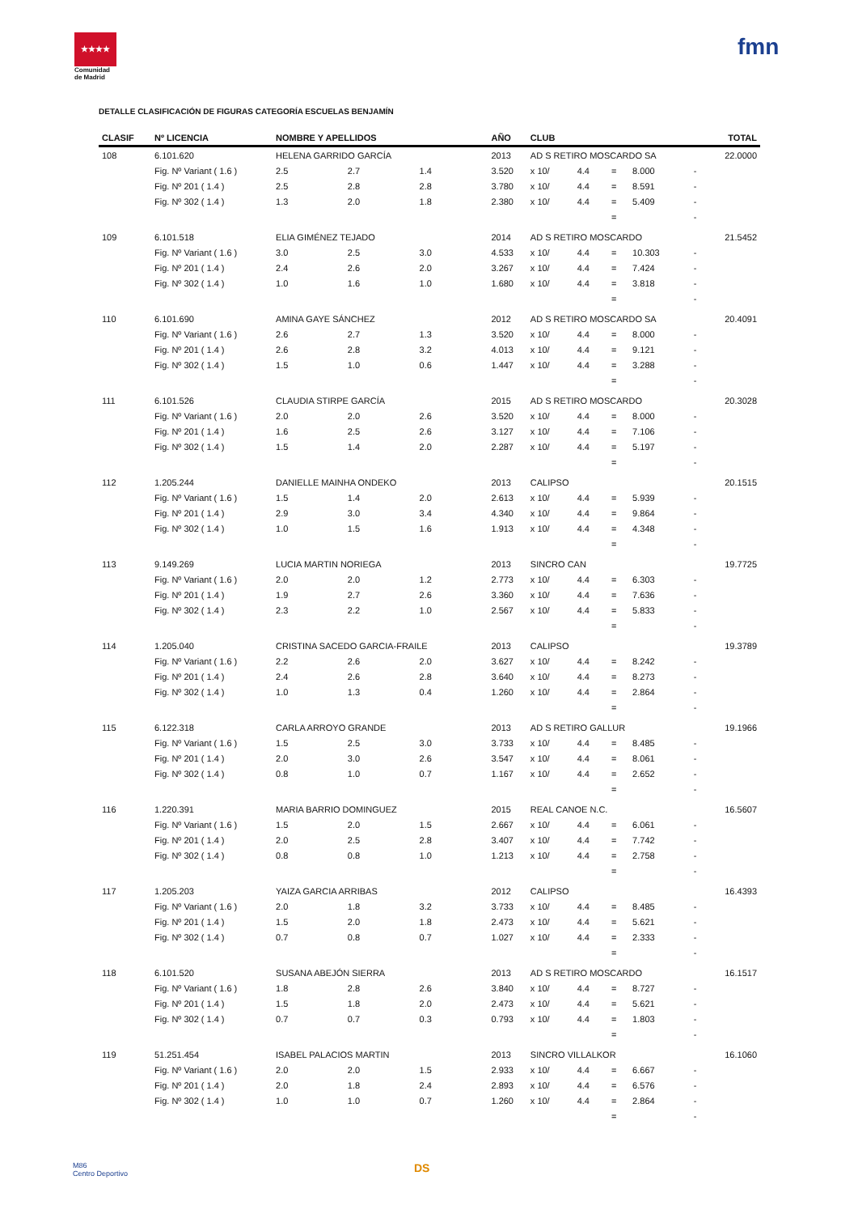★★★★
Comunidad de Madrid
fmn
DETALLE CLASIFICACIÓN DE FIGURAS CATEGORÍA ESCUELAS BENJAMÍN
| CLASIF | Nº LICENCIA | NOMBRE Y APELLIDOS | | | AÑO | CLUB | | | | | TOTAL |
| --- | --- | --- | --- | --- | --- | --- | --- | --- | --- | --- | --- |
| 108 | 6.101.620 | HELENA GARRIDO GARCÍA | | | 2013 | AD S RETIRO MOSCARDO SA | | | | | 22.0000 |
| | Fig. Nº Variant ( 1.6 ) | 2.5 | 2.7 | 1.4 | 3.520 | x 10/ | 4.4 | = | 8.000 | - | |
| | Fig. Nº 201 ( 1.4 ) | 2.5 | 2.8 | 2.8 | 3.780 | x 10/ | 4.4 | = | 8.591 | - | |
| | Fig. Nº 302 ( 1.4 ) | 1.3 | 2.0 | 1.8 | 2.380 | x 10/ | 4.4 | = | 5.409 | - | |
| | | | | | | | | = | | - | |
| 109 | 6.101.518 | ELIA GIMÉNEZ TEJADO | | | 2014 | AD S RETIRO MOSCARDO | | | | | 21.5452 |
| | Fig. Nº Variant ( 1.6 ) | 3.0 | 2.5 | 3.0 | 4.533 | x 10/ | 4.4 | = | 10.303 | - | |
| | Fig. Nº 201 ( 1.4 ) | 2.4 | 2.6 | 2.0 | 3.267 | x 10/ | 4.4 | = | 7.424 | - | |
| | Fig. Nº 302 ( 1.4 ) | 1.0 | 1.6 | 1.0 | 1.680 | x 10/ | 4.4 | = | 3.818 | - | |
| | | | | | | | | = | | - | |
| 110 | 6.101.690 | AMINA GAYE SÁNCHEZ | | | 2012 | AD S RETIRO MOSCARDO SA | | | | | 20.4091 |
| | Fig. Nº Variant ( 1.6 ) | 2.6 | 2.7 | 1.3 | 3.520 | x 10/ | 4.4 | = | 8.000 | - | |
| | Fig. Nº 201 ( 1.4 ) | 2.6 | 2.8 | 3.2 | 4.013 | x 10/ | 4.4 | = | 9.121 | - | |
| | Fig. Nº 302 ( 1.4 ) | 1.5 | 1.0 | 0.6 | 1.447 | x 10/ | 4.4 | = | 3.288 | - | |
| | | | | | | | | = | | - | |
| 111 | 6.101.526 | CLAUDIA STIRPE GARCÍA | | | 2015 | AD S RETIRO MOSCARDO | | | | | 20.3028 |
| | Fig. Nº Variant ( 1.6 ) | 2.0 | 2.0 | 2.6 | 3.520 | x 10/ | 4.4 | = | 8.000 | - | |
| | Fig. Nº 201 ( 1.4 ) | 1.6 | 2.5 | 2.6 | 3.127 | x 10/ | 4.4 | = | 7.106 | - | |
| | Fig. Nº 302 ( 1.4 ) | 1.5 | 1.4 | 2.0 | 2.287 | x 10/ | 4.4 | = | 5.197 | - | |
| | | | | | | | | = | | - | |
| 112 | 1.205.244 | DANIELLE MAINHA ONDEKO | | | 2013 | CALIPSO | | | | | 20.1515 |
| | Fig. Nº Variant ( 1.6 ) | 1.5 | 1.4 | 2.0 | 2.613 | x 10/ | 4.4 | = | 5.939 | - | |
| | Fig. Nº 201 ( 1.4 ) | 2.9 | 3.0 | 3.4 | 4.340 | x 10/ | 4.4 | = | 9.864 | - | |
| | Fig. Nº 302 ( 1.4 ) | 1.0 | 1.5 | 1.6 | 1.913 | x 10/ | 4.4 | = | 4.348 | - | |
| | | | | | | | | = | | - | |
| 113 | 9.149.269 | LUCIA MARTIN NORIEGA | | | 2013 | SINCRO CAN | | | | | 19.7725 |
| | Fig. Nº Variant ( 1.6 ) | 2.0 | 2.0 | 1.2 | 2.773 | x 10/ | 4.4 | = | 6.303 | - | |
| | Fig. Nº 201 ( 1.4 ) | 1.9 | 2.7 | 2.6 | 3.360 | x 10/ | 4.4 | = | 7.636 | - | |
| | Fig. Nº 302 ( 1.4 ) | 2.3 | 2.2 | 1.0 | 2.567 | x 10/ | 4.4 | = | 5.833 | - | |
| | | | | | | | | = | | - | |
| 114 | 1.205.040 | CRISTINA SACEDO GARCIA-FRAILE | | | 2013 | CALIPSO | | | | | 19.3789 |
| | Fig. Nº Variant ( 1.6 ) | 2.2 | 2.6 | 2.0 | 3.627 | x 10/ | 4.4 | = | 8.242 | - | |
| | Fig. Nº 201 ( 1.4 ) | 2.4 | 2.6 | 2.8 | 3.640 | x 10/ | 4.4 | = | 8.273 | - | |
| | Fig. Nº 302 ( 1.4 ) | 1.0 | 1.3 | 0.4 | 1.260 | x 10/ | 4.4 | = | 2.864 | - | |
| | | | | | | | | = | | - | |
| 115 | 6.122.318 | CARLA ARROYO GRANDE | | | 2013 | AD S RETIRO GALLUR | | | | | 19.1966 |
| | Fig. Nº Variant ( 1.6 ) | 1.5 | 2.5 | 3.0 | 3.733 | x 10/ | 4.4 | = | 8.485 | - | |
| | Fig. Nº 201 ( 1.4 ) | 2.0 | 3.0 | 2.6 | 3.547 | x 10/ | 4.4 | = | 8.061 | - | |
| | Fig. Nº 302 ( 1.4 ) | 0.8 | 1.0 | 0.7 | 1.167 | x 10/ | 4.4 | = | 2.652 | - | |
| | | | | | | | | = | | - | |
| 116 | 1.220.391 | MARIA BARRIO DOMINGUEZ | | | 2015 | REAL CANOE N.C. | | | | | 16.5607 |
| | Fig. Nº Variant ( 1.6 ) | 1.5 | 2.0 | 1.5 | 2.667 | x 10/ | 4.4 | = | 6.061 | - | |
| | Fig. Nº 201 ( 1.4 ) | 2.0 | 2.5 | 2.8 | 3.407 | x 10/ | 4.4 | = | 7.742 | - | |
| | Fig. Nº 302 ( 1.4 ) | 0.8 | 0.8 | 1.0 | 1.213 | x 10/ | 4.4 | = | 2.758 | - | |
| | | | | | | | | = | | - | |
| 117 | 1.205.203 | YAIZA GARCIA ARRIBAS | | | 2012 | CALIPSO | | | | | 16.4393 |
| | Fig. Nº Variant ( 1.6 ) | 2.0 | 1.8 | 3.2 | 3.733 | x 10/ | 4.4 | = | 8.485 | - | |
| | Fig. Nº 201 ( 1.4 ) | 1.5 | 2.0 | 1.8 | 2.473 | x 10/ | 4.4 | = | 5.621 | - | |
| | Fig. Nº 302 ( 1.4 ) | 0.7 | 0.8 | 0.7 | 1.027 | x 10/ | 4.4 | = | 2.333 | - | |
| | | | | | | | | = | | - | |
| 118 | 6.101.520 | SUSANA ABEJÓN SIERRA | | | 2013 | AD S RETIRO MOSCARDO | | | | | 16.1517 |
| | Fig. Nº Variant ( 1.6 ) | 1.8 | 2.8 | 2.6 | 3.840 | x 10/ | 4.4 | = | 8.727 | - | |
| | Fig. Nº 201 ( 1.4 ) | 1.5 | 1.8 | 2.0 | 2.473 | x 10/ | 4.4 | = | 5.621 | - | |
| | Fig. Nº 302 ( 1.4 ) | 0.7 | 0.7 | 0.3 | 0.793 | x 10/ | 4.4 | = | 1.803 | - | |
| | | | | | | | | = | | - | |
| 119 | 51.251.454 | ISABEL PALACIOS MARTIN | | | 2013 | SINCRO VILLALKOR | | | | | 16.1060 |
| | Fig. Nº Variant ( 1.6 ) | 2.0 | 2.0 | 1.5 | 2.933 | x 10/ | 4.4 | = | 6.667 | - | |
| | Fig. Nº 201 ( 1.4 ) | 2.0 | 1.8 | 2.4 | 2.893 | x 10/ | 4.4 | = | 6.576 | - | |
| | Fig. Nº 302 ( 1.4 ) | 1.0 | 1.0 | 0.7 | 1.260 | x 10/ | 4.4 | = | 2.864 | - | |
| | | | | | | | | = | | - | |
M86
Centro Deportivo
DS